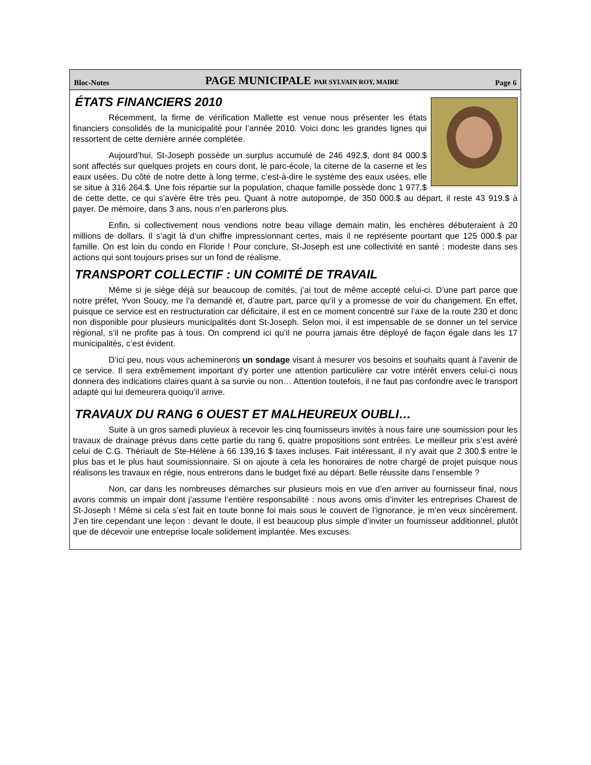Bloc-Notes PAGE MUNICIPALE PAR SYLVAIN ROY, MAIRE Page 6
ÉTATS FINANCIERS 2010
Récemment, la firme de vérification Mallette est venue nous présenter les états financiers consolidés de la municipalité pour l’année 2010. Voici donc les grandes lignes qui ressortent de cette dernière année complétée.
Aujourd’hui, St-Joseph possède un surplus accumulé de 246 492.$, dont 84 000.$ sont affectés sur quelques projets en cours dont, le parc-école, la citerne de la caserne et les eaux usées. Du côté de notre dette à long terme, c’est-à-dire le système des eaux usées, elle se situe à 316 264.$. Une fois répartie sur la population, chaque famille possède donc 1 977.$ de cette dette, ce qui s’avère être très peu. Quant à notre autopompe, de 350 000.$ au départ, il reste 43 919.$ à payer. De mémoire, dans 3 ans, nous n’en parlerons plus.
Enfin, si collectivement nous vendions notre beau village demain matin, les enchères débuteraient à 20 millions de dollars. Il s’agit là d’un chiffre impressionnant certes, mais il ne représente pourtant que 125 000.$ par famille. On est loin du condo en Floride ! Pour conclure, St-Joseph est une collectivité en santé : modeste dans ses actions qui sont toujours prises sur un fond de réalisme.
TRANSPORT COLLECTIF : UN COMITÉ DE TRAVAIL
Même si je siège déjà sur beaucoup de comités, j’ai tout de même accepté celui-ci. D’une part parce que notre préfet, Yvon Soucy, me l’a demandé et, d’autre part, parce qu’il y a promesse de voir du changement. En effet, puisque ce service est en restructuration car déficitaire, il est en ce moment concentré sur l’axe de la route 230 et donc non disponible pour plusieurs municipalités dont St-Joseph. Selon moi, il est impensable de se donner un tel service régional, s’il ne profite pas à tous. On comprend ici qu’il ne pourra jamais être déployé de façon égale dans les 17 municipalités, c’est évident.
D’ici peu, nous vous acheminerons un sondage visant à mesurer vos besoins et souhaits quant à l’avenir de ce service. Il sera extrêmement important d’y porter une attention particulière car votre intérêt envers celui-ci nous donnera des indications claires quant à sa survie ou non… Attention toutefois, il ne faut pas confondre avec le transport adapté qui lui demeurera quoiqu’il arrive.
TRAVAUX DU RANG 6 OUEST ET MALHEUREUX OUBLI…
Suite à un gros samedi pluvieux à recevoir les cinq fournisseurs invités à nous faire une soumission pour les travaux de drainage prévus dans cette partie du rang 6, quatre propositions sont entrées. Le meilleur prix s’est avéré celui de C.G. Thériault de Ste-Hélène à 66 139,16 $ taxes incluses. Fait intéressant, il n’y avait que 2 300.$ entre le plus bas et le plus haut soumissionnaire. Si on ajoute à cela les honoraires de notre chargé de projet puisque nous réalisons les travaux en régie, nous entrerons dans le budget fixé au départ. Belle réussite dans l’ensemble ?
Non, car dans les nombreuses démarches sur plusieurs mois en vue d’en arriver au fournisseur final, nous avons commis un impair dont j’assume l’entière responsabilité : nous avons omis d’inviter les entreprises Charest de St-Joseph ! Même si cela s’est fait en toute bonne foi mais sous le couvert de l’ignorance, je m’en veux sincèrement. J’en tire cependant une leçon : devant le doute, il est beaucoup plus simple d’inviter un fournisseur additionnel, plutôt que de décevoir une entreprise locale solidement implantée. Mes excuses.